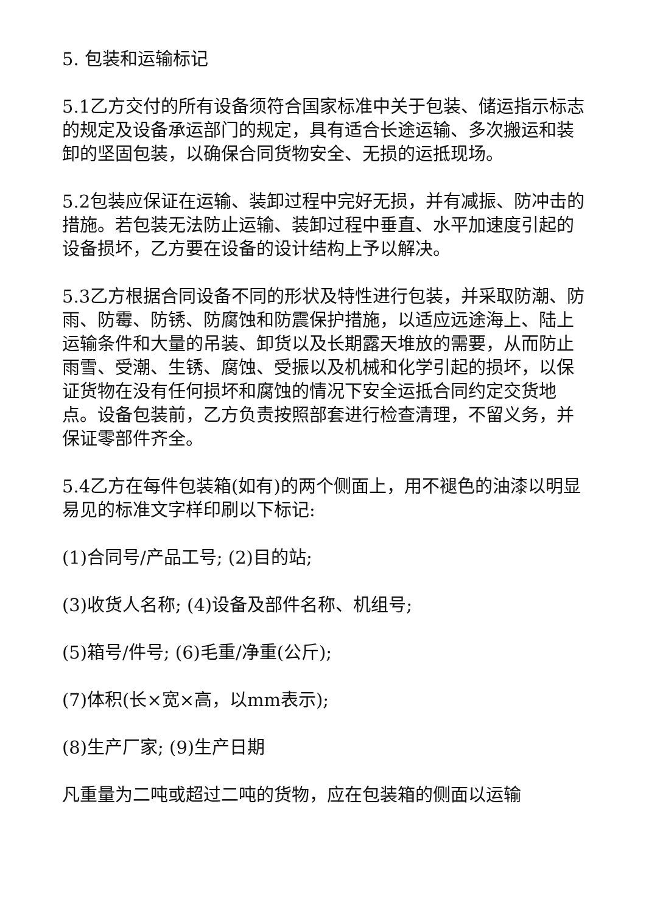5. 包装和运输标记
5.1乙方交付的所有设备须符合国家标准中关于包装、储运指示标志的规定及设备承运部门的规定，具有适合长途运输、多次搬运和装卸的坚固包装，以确保合同货物安全、无损的运抵现场。
5.2包装应保证在运输、装卸过程中完好无损，并有减振、防冲击的措施。若包装无法防止运输、装卸过程中垂直、水平加速度引起的设备损坏，乙方要在设备的设计结构上予以解决。
5.3乙方根据合同设备不同的形状及特性进行包装，并采取防潮、防雨、防霉、防锈、防腐蚀和防震保护措施，以适应远途海上、陆上运输条件和大量的吊装、卸货以及长期露天堆放的需要，从而防止雨雪、受潮、生锈、腐蚀、受振以及机械和化学引起的损坏，以保证货物在没有任何损坏和腐蚀的情况下安全运抵合同约定交货地点。设备包装前，乙方负责按照部套进行检查清理，不留义务，并保证零部件齐全。
5.4乙方在每件包装箱(如有)的两个侧面上，用不褪色的油漆以明显易见的标准文字样印刷以下标记:
(1)合同号/产品工号; (2)目的站;
(3)收货人名称; (4)设备及部件名称、机组号;
(5)箱号/件号; (6)毛重/净重(公斤);
(7)体积(长×宽×高，以mm表示);
(8)生产厂家; (9)生产日期
凡重量为二吨或超过二吨的货物，应在包装箱的侧面以运输